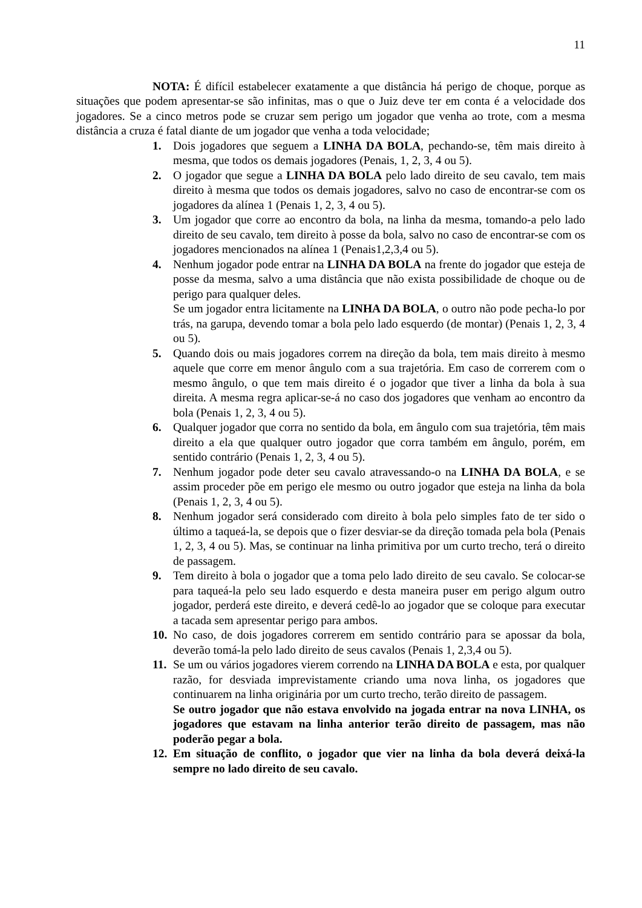11
NOTA: É difícil estabelecer exatamente a que distância há perigo de choque, porque as situações que podem apresentar-se são infinitas, mas o que o Juiz deve ter em conta é a velocidade dos jogadores. Se a cinco metros pode se cruzar sem perigo um jogador que venha ao trote, com a mesma distância a cruza é fatal diante de um jogador que venha a toda velocidade;
1. Dois jogadores que seguem a LINHA DA BOLA, pechando-se, têm mais direito à mesma, que todos os demais jogadores (Penais, 1, 2, 3, 4 ou 5).
2. O jogador que segue a LINHA DA BOLA pelo lado direito de seu cavalo, tem mais direito à mesma que todos os demais jogadores, salvo no caso de encontrar-se com os jogadores da alínea 1 (Penais 1, 2, 3, 4 ou 5).
3. Um jogador que corre ao encontro da bola, na linha da mesma, tomando-a pelo lado direito de seu cavalo, tem direito à posse da bola, salvo no caso de encontrar-se com os jogadores mencionados na alínea 1 (Penais1,2,3,4 ou 5).
4. Nenhum jogador pode entrar na LINHA DA BOLA na frente do jogador que esteja de posse da mesma, salvo a uma distância que não exista possibilidade de choque ou de perigo para qualquer deles.
Se um jogador entra licitamente na LINHA DA BOLA, o outro não pode pecha-lo por trás, na garupa, devendo tomar a bola pelo lado esquerdo (de montar) (Penais 1, 2, 3, 4 ou 5).
5. Quando dois ou mais jogadores correm na direção da bola, tem mais direito à mesmo aquele que corre em menor ângulo com a sua trajetória. Em caso de correrem com o mesmo ângulo, o que tem mais direito é o jogador que tiver a linha da bola à sua direita. A mesma regra aplicar-se-á no caso dos jogadores que venham ao encontro da bola (Penais 1, 2, 3, 4 ou 5).
6. Qualquer jogador que corra no sentido da bola, em ângulo com sua trajetória, têm mais direito a ela que qualquer outro jogador que corra também em ângulo, porém, em sentido contrário (Penais 1, 2, 3, 4 ou 5).
7. Nenhum jogador pode deter seu cavalo atravessando-o na LINHA DA BOLA, e se assim proceder põe em perigo ele mesmo ou outro jogador que esteja na linha da bola (Penais 1, 2, 3, 4 ou 5).
8. Nenhum jogador será considerado com direito à bola pelo simples fato de ter sido o último a taqueá-la, se depois que o fizer desviar-se da direção tomada pela bola (Penais 1, 2, 3, 4 ou 5). Mas, se continuar na linha primitiva por um curto trecho, terá o direito de passagem.
9. Tem direito à bola o jogador que a toma pelo lado direito de seu cavalo. Se colocar-se para taqueá-la pelo seu lado esquerdo e desta maneira puser em perigo algum outro jogador, perderá este direito, e deverá cedê-lo ao jogador que se coloque para executar a tacada sem apresentar perigo para ambos.
10. No caso, de dois jogadores correrem em sentido contrário para se apossar da bola, deverão tomá-la pelo lado direito de seus cavalos (Penais 1, 2,3,4 ou 5).
11. Se um ou vários jogadores vierem correndo na LINHA DA BOLA e esta, por qualquer razão, for desviada imprevistamente criando uma nova linha, os jogadores que continuarem na linha originária por um curto trecho, terão direito de passagem.
Se outro jogador que não estava envolvido na jogada entrar na nova LINHA, os jogadores que estavam na linha anterior terão direito de passagem, mas não poderão pegar a bola.
12. Em situação de conflito, o jogador que vier na linha da bola deverá deixá-la sempre no lado direito de seu cavalo.